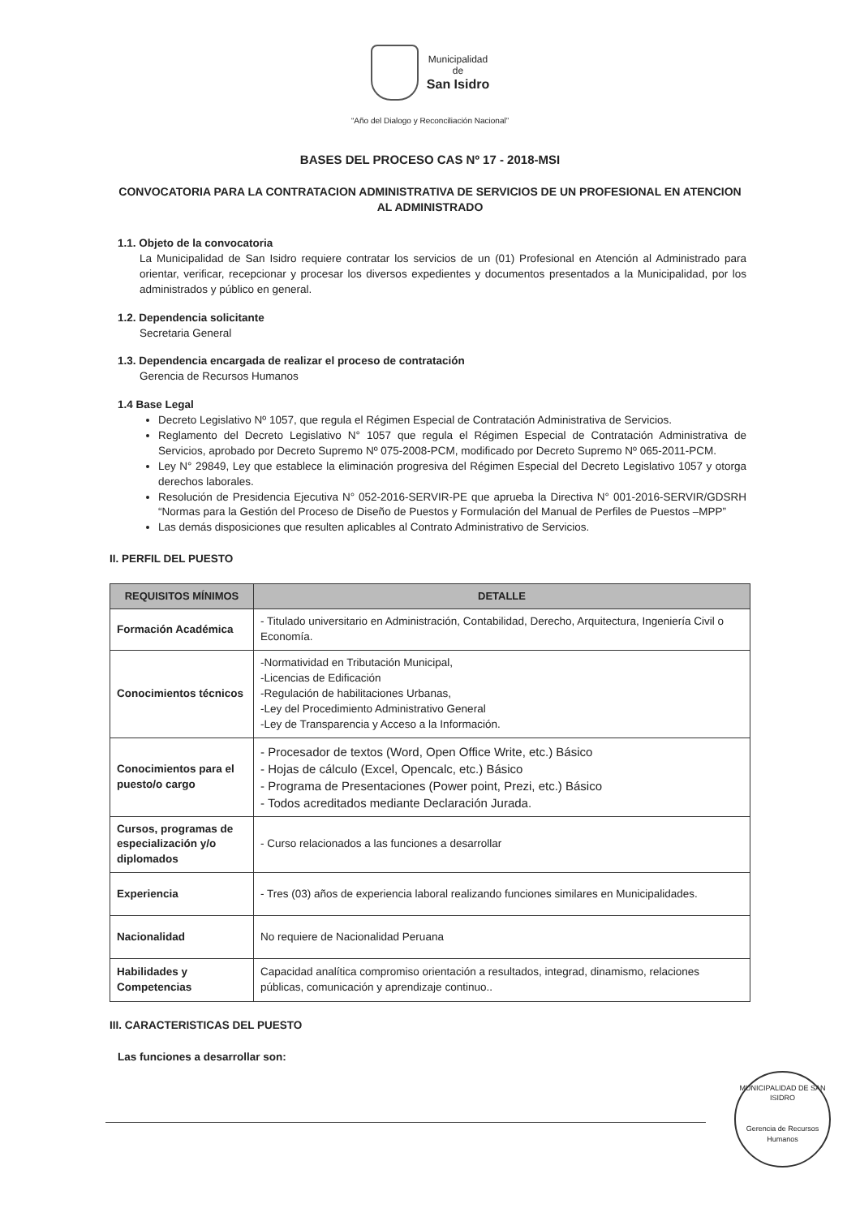Municipalidad
de
San Isidro
“Año del Dialogo y Reconciliación Nacional”
BASES DEL PROCESO CAS Nº 17 - 2018-MSI
CONVOCATORIA PARA LA CONTRATACION ADMINISTRATIVA DE SERVICIOS DE UN PROFESIONAL EN ATENCION AL ADMINISTRADO
1.1. Objeto de la convocatoria
La Municipalidad de San Isidro requiere contratar los servicios de un (01) Profesional en Atención al Administrado para orientar, verificar, recepcionar y procesar los diversos expedientes y documentos presentados a la Municipalidad, por los administrados y público en general.
1.2. Dependencia solicitante
Secretaria General
1.3. Dependencia encargada de realizar el proceso de contratación
Gerencia de Recursos Humanos
1.4 Base Legal
Decreto Legislativo Nº 1057, que regula el Régimen Especial de Contratación Administrativa de Servicios.
Reglamento del Decreto Legislativo N° 1057 que regula el Régimen Especial de Contratación Administrativa de Servicios, aprobado por Decreto Supremo Nº 075-2008-PCM, modificado por Decreto Supremo Nº 065-2011-PCM.
Ley N° 29849, Ley que establece la eliminación progresiva del Régimen Especial del Decreto Legislativo 1057 y otorga derechos laborales.
Resolución de Presidencia Ejecutiva N° 052-2016-SERVIR-PE que aprueba la Directiva N° 001-2016-SERVIR/GDSRH “Normas para la Gestión del Proceso de Diseño de Puestos y Formulación del Manual de Perfiles de Puestos –MPP”
Las demás disposiciones que resulten aplicables al Contrato Administrativo de Servicios.
II. PERFIL DEL PUESTO
| REQUISITOS MÍNIMOS | DETALLE |
| --- | --- |
| Formación Académica | - Titulado universitario en Administración, Contabilidad, Derecho, Arquitectura, Ingeniería Civil o Economía. |
| Conocimientos técnicos | -Normatividad en Tributación Municipal, -Licencias de Edificación -Regulación de habilitaciones Urbanas, -Ley del Procedimiento Administrativo General -Ley de Transparencia y Acceso a la Información. |
| Conocimientos para el puesto/o cargo | - Procesador de textos (Word, Open Office Write, etc.) Básico - Hojas de cálculo (Excel, Opencalc, etc.) Básico - Programa de Presentaciones (Power point, Prezi, etc.) Básico - Todos acreditados mediante Declaración Jurada. |
| Cursos, programas de especialización y/o diplomados | - Curso relacionados a las funciones a desarrollar |
| Experiencia | - Tres (03) años de experiencia laboral realizando funciones similares en Municipalidades. |
| Nacionalidad | No requiere de Nacionalidad Peruana |
| Habilidades y Competencias | Capacidad analítica compromiso orientación a resultados, integrad, dinamismo, relaciones públicas, comunicación y aprendizaje continuo.. |
III. CARACTERISTICAS DEL PUESTO
Las funciones a desarrollar son:
MUNICIPALIDAD DE SAN ISIDRO
Gerencia de Recursos Humanos